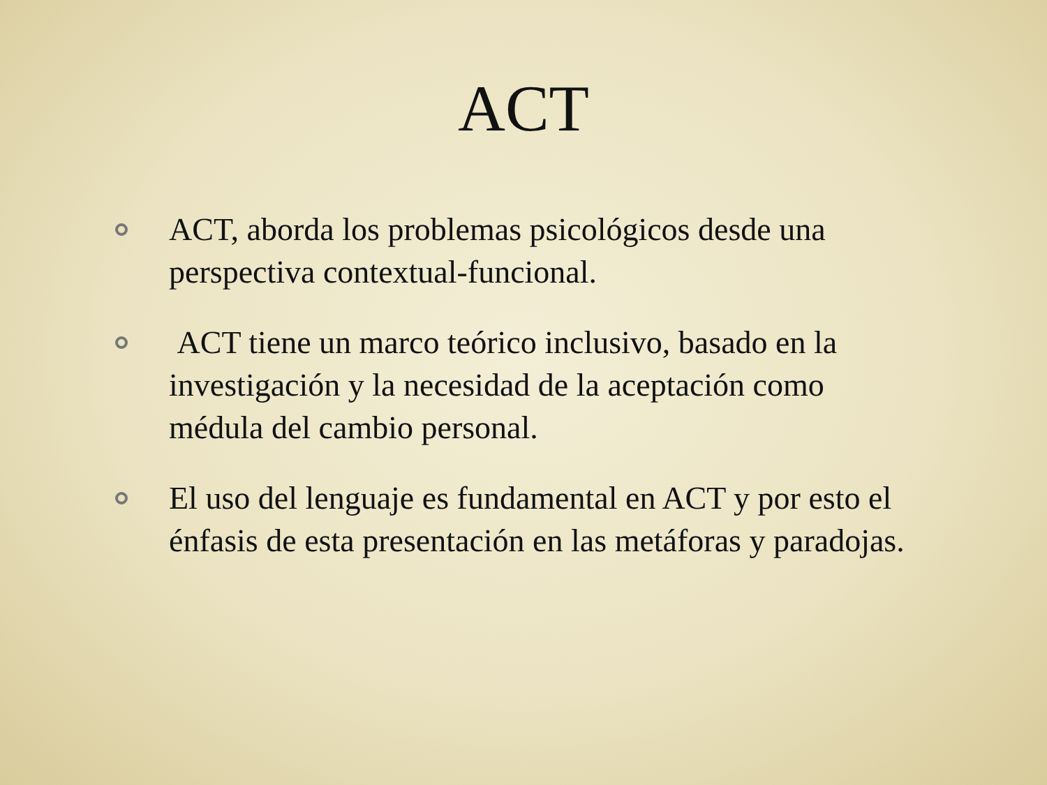ACT
ACT, aborda los problemas psicológicos desde una perspectiva contextual-funcional.
ACT tiene un marco teórico inclusivo, basado en la investigación y la necesidad de la aceptación como médula del cambio personal.
El uso del lenguaje es fundamental en ACT y por esto el énfasis de esta presentación en las metáforas y paradojas.